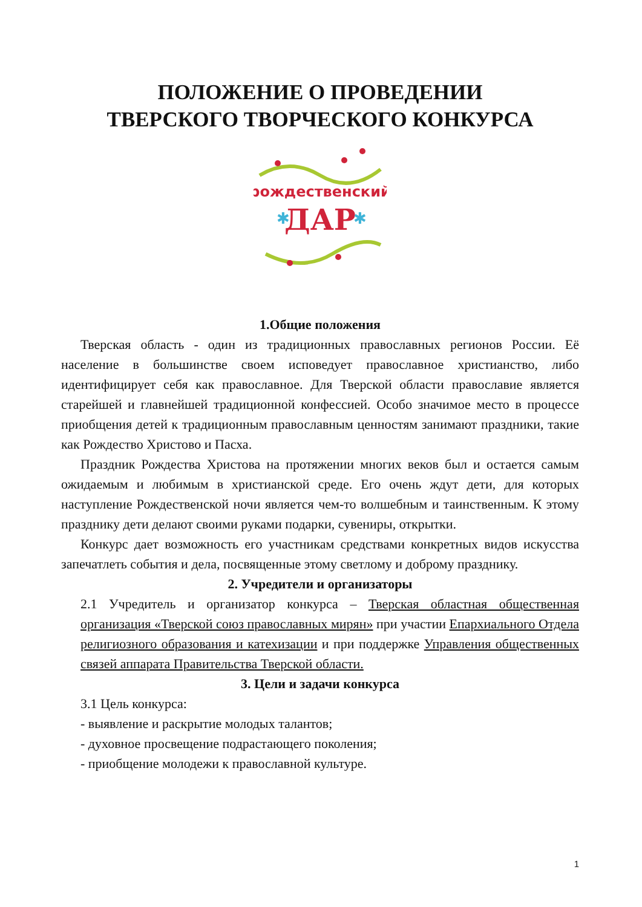ПОЛОЖЕНИЕ О ПРОВЕДЕНИИ
ТВЕРСКОГО ТВОРЧЕСКОГО КОНКУРСА
рождественский
ДАР
✱
✱
1.Общие положения
Тверская область - один из традиционных православных регионов России. Её население в большинстве своем исповедует православное христианство, либо идентифицирует себя как православное. Для Тверской области православие является старейшей и главнейшей традиционной конфессией. Особо значимое место в процессе приобщения детей к традиционным православным ценностям занимают праздники, такие как Рождество Христово и Пасха.
Праздник Рождества Христова на протяжении многих веков был и остается самым ожидаемым и любимым в христианской среде. Его очень ждут дети, для которых наступление Рождественской ночи является чем-то волшебным и таинственным. К этому празднику дети делают своими руками подарки, сувениры, открытки.
Конкурс дает возможность его участникам средствами конкретных видов искусства запечатлеть события и дела, посвященные этому светлому и доброму празднику.
2. Учредители и организаторы
2.1 Учредитель и организатор конкурса – Тверская областная общественная организация «Тверской союз православных мирян» при участии Епархиального Отдела религиозного образования и катехизации и при поддержке Управления общественных связей аппарата Правительства Тверской области.
3. Цели и задачи конкурса
3.1 Цель конкурса:
- выявление и раскрытие молодых талантов;
- духовное просвещение подрастающего поколения;
- приобщение молодежи к православной культуре.
1